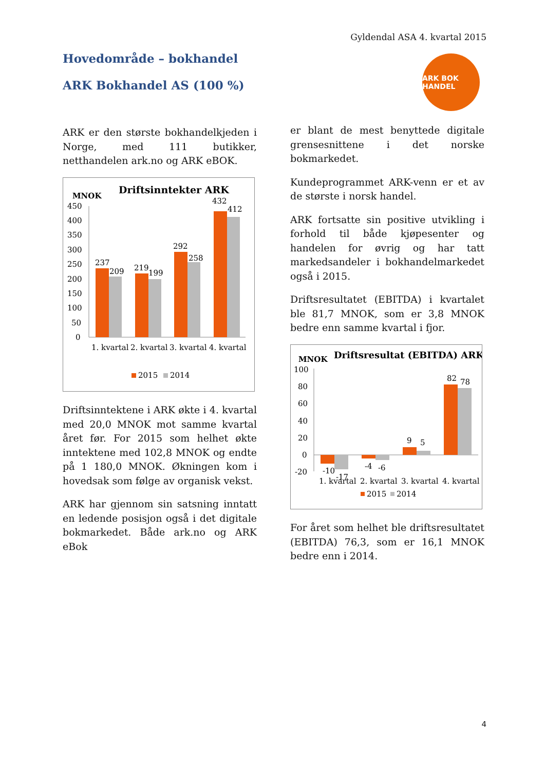Gyldendal ASA 4. kvartal 2015
Hovedområde – bokhandel
ARK Bokhandel AS (100 %)
ARK BOK HANDEL
ARK er den største bokhandelkjeden i Norge, med 111 butikker, netthandelen ark.no og ARK eBOK.
MNOK
Driftsinntekter ARK
450
400
350
300
250
200
150
100
50
0
237
209
219
199
292
258
432
412
1. kvartal
2. kvartal
3. kvartal
4. kvartal
2015
2014
Driftsinntektene i ARK økte i 4. kvartal med 20,0 MNOK mot samme kvartal året før. For 2015 som helhet økte inntektene med 102,8 MNOK og endte på 1 180,0 MNOK. Økningen kom i hovedsak som følge av organisk vekst.
ARK har gjennom sin satsning inntatt en ledende posisjon også i det digitale bokmarkedet. Både ark.no og ARK eBok
er blant de mest benyttede digitale grensesnittene i det norske bokmarkedet.
Kundeprogrammet ARK-venn er et av de største i norsk handel.
ARK fortsatte sin positive utvikling i forhold til både kjøpesenter og handelen for øvrig og har tatt markedsandeler i bokhandelmarkedet også i 2015.
Driftsresultatet (EBITDA) i kvartalet ble 81,7 MNOK, som er 3,8 MNOK bedre enn samme kvartal i fjor.
MNOK
Driftsresultat (EBITDA) ARK
100
80
60
40
20
0
-20
-10
-17
-4
-6
9
5
82
78
1. kvartal
2. kvartal
3. kvartal
4. kvartal
2015
2014
For året som helhet ble driftsresultatet (EBITDA) 76,3, som er 16,1 MNOK bedre enn i 2014.
4